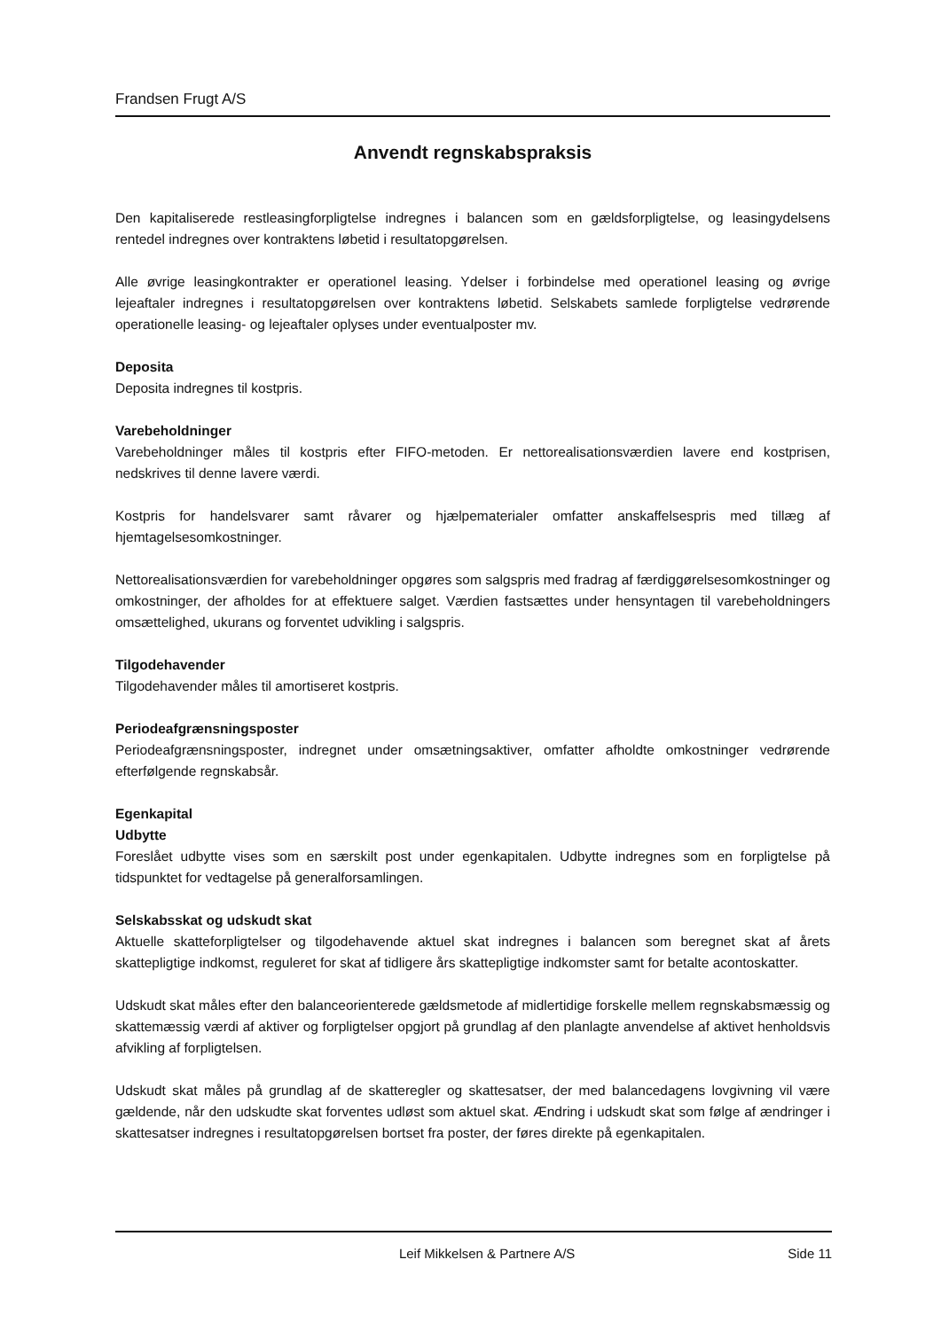Frandsen Frugt A/S
Anvendt regnskabspraksis
Den kapitaliserede restleasingforpligtelse indregnes i balancen som en gældsforpligtelse, og leasingydelsens rentedel indregnes over kontraktens løbetid i resultatopgørelsen.
Alle øvrige leasingkontrakter er operationel leasing. Ydelser i forbindelse med operationel leasing og øvrige lejeaftaler indregnes i resultatopgørelsen over kontraktens løbetid. Selskabets samlede forpligtelse vedrørende operationelle leasing- og lejeaftaler oplyses under eventualposter mv.
Deposita
Deposita indregnes til kostpris.
Varebeholdninger
Varebeholdninger måles til kostpris efter FIFO-metoden. Er nettorealisationsværdien lavere end kostprisen, nedskrives til denne lavere værdi.
Kostpris for handelsvarer samt råvarer og hjælpematerialer omfatter anskaffelsespris med tillæg af hjemtagelsesomkostninger.
Nettorealisationsværdien for varebeholdninger opgøres som salgspris med fradrag af færdiggørelsesomkostninger og omkostninger, der afholdes for at effektuere salget. Værdien fastsættes under hensyntagen til varebeholdningers omsættelighed, ukurans og forventet udvikling i salgspris.
Tilgodehavender
Tilgodehavender måles til amortiseret kostpris.
Periodeafgrænsningsposter
Periodeafgrænsningsposter, indregnet under omsætningsaktiver, omfatter afholdte omkostninger vedrørende efterfølgende regnskabsår.
Egenkapital
Udbytte
Foreslået udbytte vises som en særskilt post under egenkapitalen. Udbytte indregnes som en forpligtelse på tidspunktet for vedtagelse på generalforsamlingen.
Selskabsskat og udskudt skat
Aktuelle skatteforpligtelser og tilgodehavende aktuel skat indregnes i balancen som beregnet skat af årets skattepligtige indkomst, reguleret for skat af tidligere års skattepligtige indkomster samt for betalte acontoskatter.
Udskudt skat måles efter den balanceorienterede gældsmetode af midlertidige forskelle mellem regnskabsmæssig og skattemæssig værdi af aktiver og forpligtelser opgjort på grundlag af den planlagte anvendelse af aktivet henholdsvis afvikling af forpligtelsen.
Udskudt skat måles på grundlag af de skatteregler og skattesatser, der med balancedagens lovgivning vil være gældende, når den udskudte skat forventes udløst som aktuel skat. Ændring i udskudt skat som følge af ændringer i skattesatser indregnes i resultatopgørelsen bortset fra poster, der føres direkte på egenkapitalen.
Leif Mikkelsen & Partnere A/S Side 11